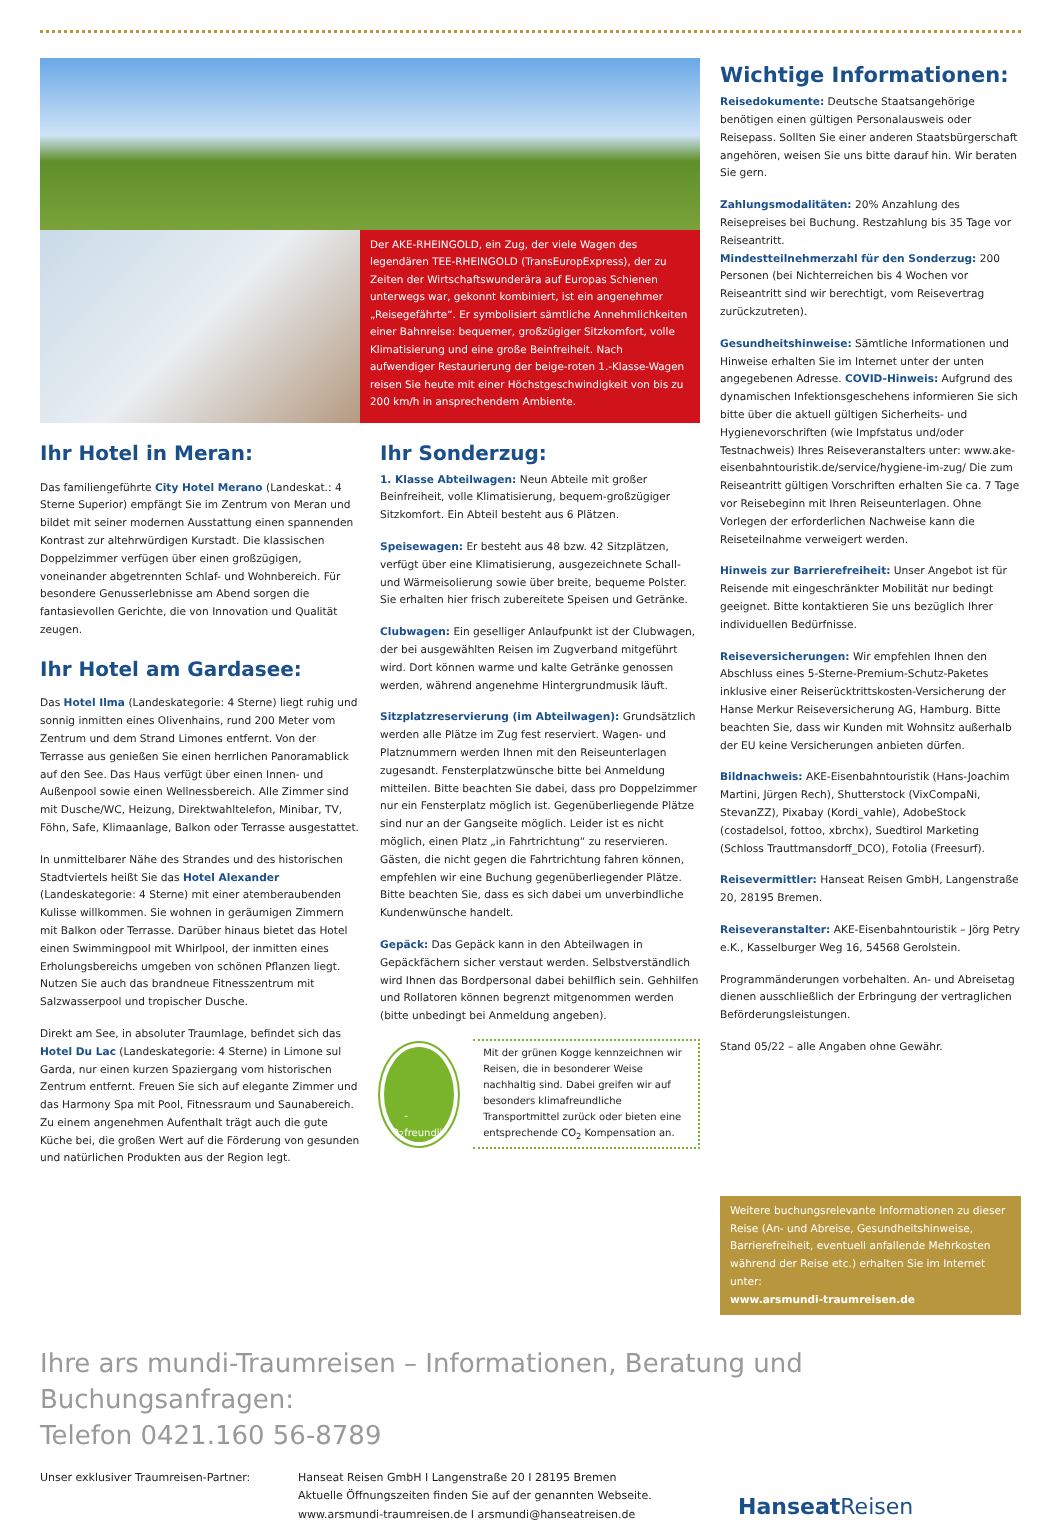Der AKE-RHEINGOLD, ein Zug, der viele Wagen des legendären TEE-RHEINGOLD (TransEuropExpress), der zu Zeiten der Wirtschaftswunderära auf Europas Schienen unterwegs war, gekonnt kombiniert, ist ein angenehmer „Reisegefährte“. Er symbolisiert sämtliche Annehmlichkeiten einer Bahnreise: bequemer, großzügiger Sitzkomfort, volle Klimatisierung und eine große Beinfreiheit. Nach aufwendiger Restaurierung der beige-roten 1.-Klasse-Wagen reisen Sie heute mit einer Höchstgeschwindigkeit von bis zu 200 km/h in ansprechendem Ambiente.
Ihr Hotel in Meran:
Das familiengeführte City Hotel Merano (Landeskat.: 4 Sterne Superior) empfängt Sie im Zentrum von Meran und bildet mit seiner modernen Ausstattung einen spannenden Kontrast zur altehrwürdigen Kurstadt. Die klassischen Doppelzimmer verfügen über einen großzügigen, voneinander abgetrennten Schlaf- und Wohnbereich. Für besondere Genusserlebnisse am Abend sorgen die fantasievollen Gerichte, die von Innovation und Qualität zeugen.
Ihr Hotel am Gardasee:
Das Hotel Ilma (Landeskategorie: 4 Sterne) liegt ruhig und sonnig inmitten eines Olivenhains, rund 200 Meter vom Zentrum und dem Strand Limones entfernt. Von der Terrasse aus genießen Sie einen herrlichen Panoramablick auf den See. Das Haus verfügt über einen Innen- und Außenpool sowie einen Wellnessbereich. Alle Zimmer sind mit Dusche/WC, Heizung, Direktwahltelefon, Minibar, TV, Föhn, Safe, Klimaanlage, Balkon oder Terrasse ausgestattet.
In unmittelbarer Nähe des Strandes und des historischen Stadtviertels heißt Sie das Hotel Alexander (Landeskategorie: 4 Sterne) mit einer atemberaubenden Kulisse willkommen. Sie wohnen in geräumigen Zimmern mit Balkon oder Terrasse. Darüber hinaus bietet das Hotel einen Swimmingpool mit Whirlpool, der inmitten eines Erholungsbereichs umgeben von schönen Pflanzen liegt. Nutzen Sie auch das brandneue Fitnesszentrum mit Salzwasserpool und tropischer Dusche.
Direkt am See, in absoluter Traumlage, befindet sich das Hotel Du Lac (Landeskategorie: 4 Sterne) in Limone sul Garda, nur einen kurzen Spaziergang vom historischen Zentrum entfernt. Freuen Sie sich auf elegante Zimmer und das Harmony Spa mit Pool, Fitnessraum und Saunabereich. Zu einem angenehmen Aufenthalt trägt auch die gute Küche bei, die großen Wert auf die Förderung von gesunden und natürlichen Produkten aus der Region legt.
Ihr Sonderzug:
1. Klasse Abteilwagen: Neun Abteile mit großer Beinfreiheit, volle Klimatisierung, bequem-großzügiger Sitzkomfort. Ein Abteil besteht aus 6 Plätzen.
Speisewagen: Er besteht aus 48 bzw. 42 Sitzplätzen, verfügt über eine Klimatisierung, ausgezeichnete Schall- und Wärmeisolierung sowie über breite, bequeme Polster. Sie erhalten hier frisch zubereitete Speisen und Getränke.
Clubwagen: Ein geselliger Anlaufpunkt ist der Clubwagen, der bei ausgewählten Reisen im Zugverband mitgeführt wird. Dort können warme und kalte Getränke genossen werden, während angenehme Hintergrundmusik läuft.
Sitzplatzreservierung (im Abteilwagen): Grundsätzlich werden alle Plätze im Zug fest reserviert. Wagen- und Platznummern werden Ihnen mit den Reiseunterlagen zugesandt. Fensterplatzwünsche bitte bei Anmeldung mitteilen. Bitte beachten Sie dabei, dass pro Doppelzimmer nur ein Fensterplatz möglich ist. Gegenüberliegende Plätze sind nur an der Gangseite möglich. Leider ist es nicht möglich, einen Platz „in Fahrtrichtung“ zu reservieren. Gästen, die nicht gegen die Fahrtrichtung fahren können, empfehlen wir eine Buchung gegenüberliegender Plätze. Bitte beachten Sie, dass es sich dabei um unverbindliche Kundenwünsche handelt.
Gepäck: Das Gepäck kann in den Abteilwagen in Gepäckfächern sicher verstaut werden. Selbstverständlich wird Ihnen das Bordpersonal dabei behilflich sein. Gehhilfen und Rollatoren können begrenzt mitgenommen werden (bitte unbedingt bei Anmeldung angeben).
CO<sub>2</sub>-freundlich
Mit der grünen Kogge kennzeichnen wir Reisen, die in besonderer Weise nachhaltig sind. Dabei greifen wir auf besonders klimafreundliche Transportmittel zurück oder bieten eine entsprechende CO<sub>2</sub> Kompensation an.
Wichtige Informationen:
Reisedokumente: Deutsche Staatsangehörige benötigen einen gültigen Personalausweis oder Reisepass. Sollten Sie einer anderen Staatsbürgerschaft angehören, weisen Sie uns bitte darauf hin. Wir beraten Sie gern.
Zahlungsmodalitäten: 20% Anzahlung des Reisepreises bei Buchung. Restzahlung bis 35 Tage vor Reiseantritt.
Mindestteilnehmerzahl für den Sonderzug: 200 Personen (bei Nichterreichen bis 4 Wochen vor Reiseantritt sind wir berechtigt, vom Reisevertrag zurückzutreten).
Gesundheitshinweise: Sämtliche Informationen und Hinweise erhalten Sie im Internet unter der unten angegebenen Adresse. COVID-Hinweis: Aufgrund des dynamischen Infektionsgeschehens informieren Sie sich bitte über die aktuell gültigen Sicherheits- und Hygienevorschriften (wie Impfstatus und/oder Testnachweis) Ihres Reiseveranstalters unter: www.ake-eisenbahntouristik.de/service/hygiene-im-zug/ Die zum Reiseantritt gültigen Vorschriften erhalten Sie ca. 7 Tage vor Reisebeginn mit Ihren Reiseunterlagen. Ohne Vorlegen der erforderlichen Nachweise kann die Reiseteilnahme verweigert werden.
Hinweis zur Barrierefreiheit: Unser Angebot ist für Reisende mit eingeschränkter Mobilität nur bedingt geeignet. Bitte kontaktieren Sie uns bezüglich Ihrer individuellen Bedürfnisse.
Reiseversicherungen: Wir empfehlen Ihnen den Abschluss eines 5-Sterne-Premium-Schutz-Paketes inklusive einer Reiserücktrittskosten-Versicherung der Hanse Merkur Reiseversicherung AG, Hamburg. Bitte beachten Sie, dass wir Kunden mit Wohnsitz außerhalb der EU keine Versicherungen anbieten dürfen.
Bildnachweis: AKE-Eisenbahntouristik (Hans-Joachim Martini, Jürgen Rech), Shutterstock (VixCompaNi, StevanZZ), Pixabay (Kordi_vahle), AdobeStock (costadelsol, fottoo, xbrchx), Suedtirol Marketing (Schloss Trauttmansdorff_DCO), Fotolia (Freesurf).
Reisevermittler: Hanseat Reisen GmbH, Langenstraße 20, 28195 Bremen.
Reiseveranstalter: AKE-Eisenbahntouristik – Jörg Petry e.K., Kasselburger Weg 16, 54568 Gerolstein.
Programmänderungen vorbehalten. An- und Abreisetag dienen ausschließlich der Erbringung der vertraglichen Beförderungsleistungen.
Stand 05/22 – alle Angaben ohne Gewähr.
Weitere buchungsrelevante Informationen zu dieser Reise (An- und Abreise, Gesundheitshinweise, Barrierefreiheit, eventuell anfallende Mehrkosten während der Reise etc.) erhalten Sie im Internet unter:
www.arsmundi-traumreisen.de
Ihre ars mundi-Traumreisen – Informationen, Beratung und Buchungsanfragen:
Telefon 0421.160 56-8789
Unser exklusiver Traumreisen-Partner: Hanseat Reisen GmbH I Langenstraße 20 I 28195 Bremen
Aktuelle Öffnungszeiten finden Sie auf der genannten Webseite.
www.arsmundi-traumreisen.de I arsmundi@hanseatreisen.de
Hanseat Reisen